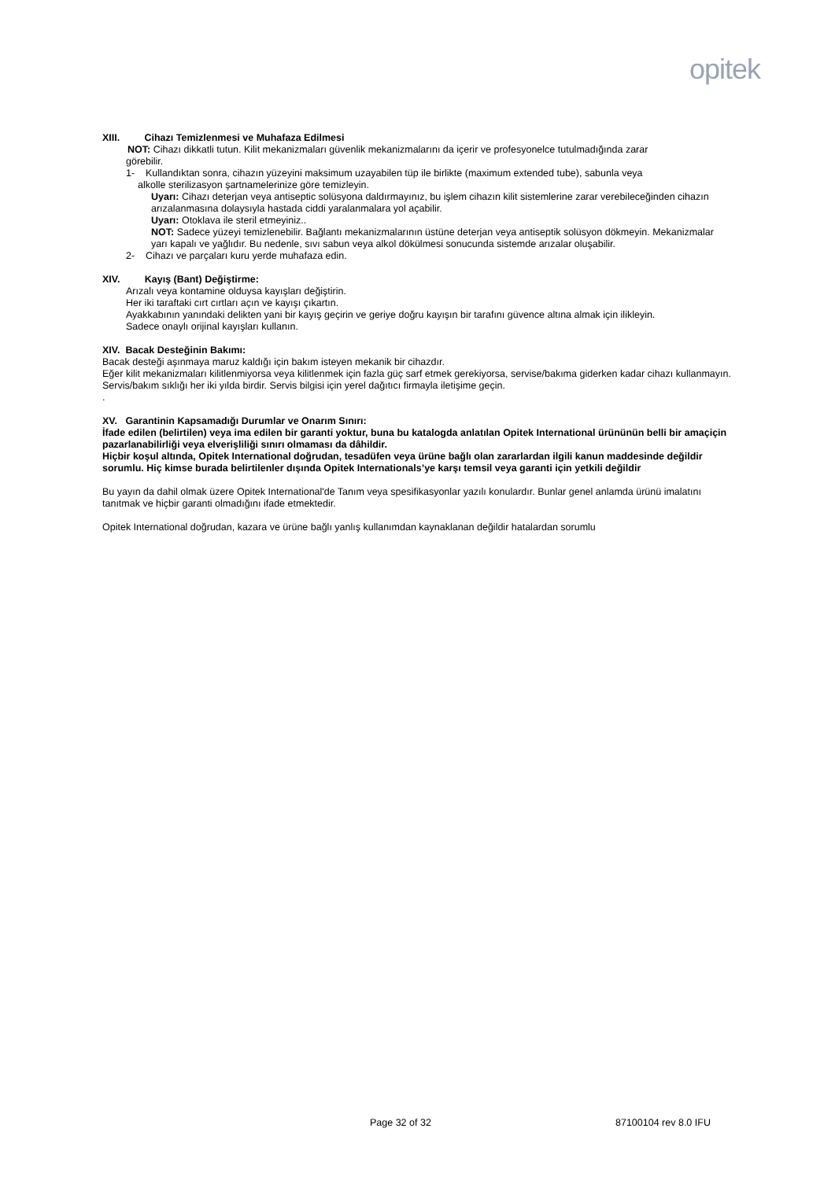opitek
XIII. Cihazı Temizlenmesi ve Muhafaza Edilmesi
NOT: Cihazı dikkatli tutun. Kilit mekanizmaları güvenlik mekanizmalarını da içerir ve profesyonelce tutulmadığında zarar
görebilir.
1- Kullandıktan sonra, cihazın yüzeyini maksimum uzayabilen tüp ile birlikte (maximum extended tube), sabunla veya
alkolle sterilizasyon şartnamelerinize göre temizleyin.
Uyarı: Cihazı deterjan veya antiseptic solüsyona daldırmayınız, bu işlem cihazın kilit sistemlerine zarar verebileceğinden cihazın arızalanmasına dolaysıyla hastada ciddi yaralanmalara yol açabilir.
Uyarı: Otoklava ile steril etmeyiniz..
NOT: Sadece yüzeyi temizlenebilir. Bağlantı mekanizmalarının üstüne deterjan veya antiseptik solüsyon dökmeyin. Mekanizmalar yarı kapalı ve yağlıdır. Bu nedenle, sıvı sabun veya alkol dökülmesi sonucunda sistemde arızalar oluşabilir.
2- Cihazı ve parçaları kuru yerde muhafaza edin.
XIV. Kayış (Bant) Değiştirme:
Arızalı veya kontamine olduysa kayışları değiştirin.
Her iki taraftaki cırt cırtları açın ve kayışı çıkartın.
Ayakkabının yanındaki delikten yani bir kayış geçirin ve geriye doğru kayışın bir tarafını güvence altına almak için ilikleyin.
Sadece onaylı orijinal kayışları kullanın.
XIV. Bacak Desteğinin Bakımı:
Bacak desteği aşınmaya maruz kaldığı için bakım isteyen mekanik bir cihazdır.
Eğer kilit mekanizmaları kilitlenmiyorsa veya kilitlenmek için fazla güç sarf etmek gerekiyorsa, servise/bakıma giderken kadar cihazı kullanmayın.
Servis/bakım sıklığı her iki yılda birdir. Servis bilgisi için yerel dağıtıcı firmayla iletişime geçin.
.
XV. Garantinin Kapsamadığı Durumlar ve Onarım Sınırı:
İfade edilen (belirtilen) veya ima edilen bir garanti yoktur, buna bu katalogda anlatılan Opitek International ürününün belli bir amaçiçin pazarlanabilirliği veya elverişliliği sınırı olmaması da dâhildir.
Hiçbir koşul altında, Opitek International doğrudan, tesadüfen veya ürüne bağlı olan zararlardan ilgili kanun maddesinde değildir sorumlu. Hiç kimse burada belirtilenler dışında Opitek Internationals’ye karşı temsil veya garanti için yetkili değildir
Bu yayın da dahil olmak üzere Opitek International'de Tanım veya spesifikasyonlar yazılı konulardır. Bunlar genel anlamda ürünü imalatını tanıtmak ve hiçbir garanti olmadığını ifade etmektedir.
Opitek International doğrudan, kazara ve ürüne bağlı yanlış kullanımdan kaynaklanan değildir hatalardan sorumlu
Page 32 of 32 87100104 rev 8.0 IFU